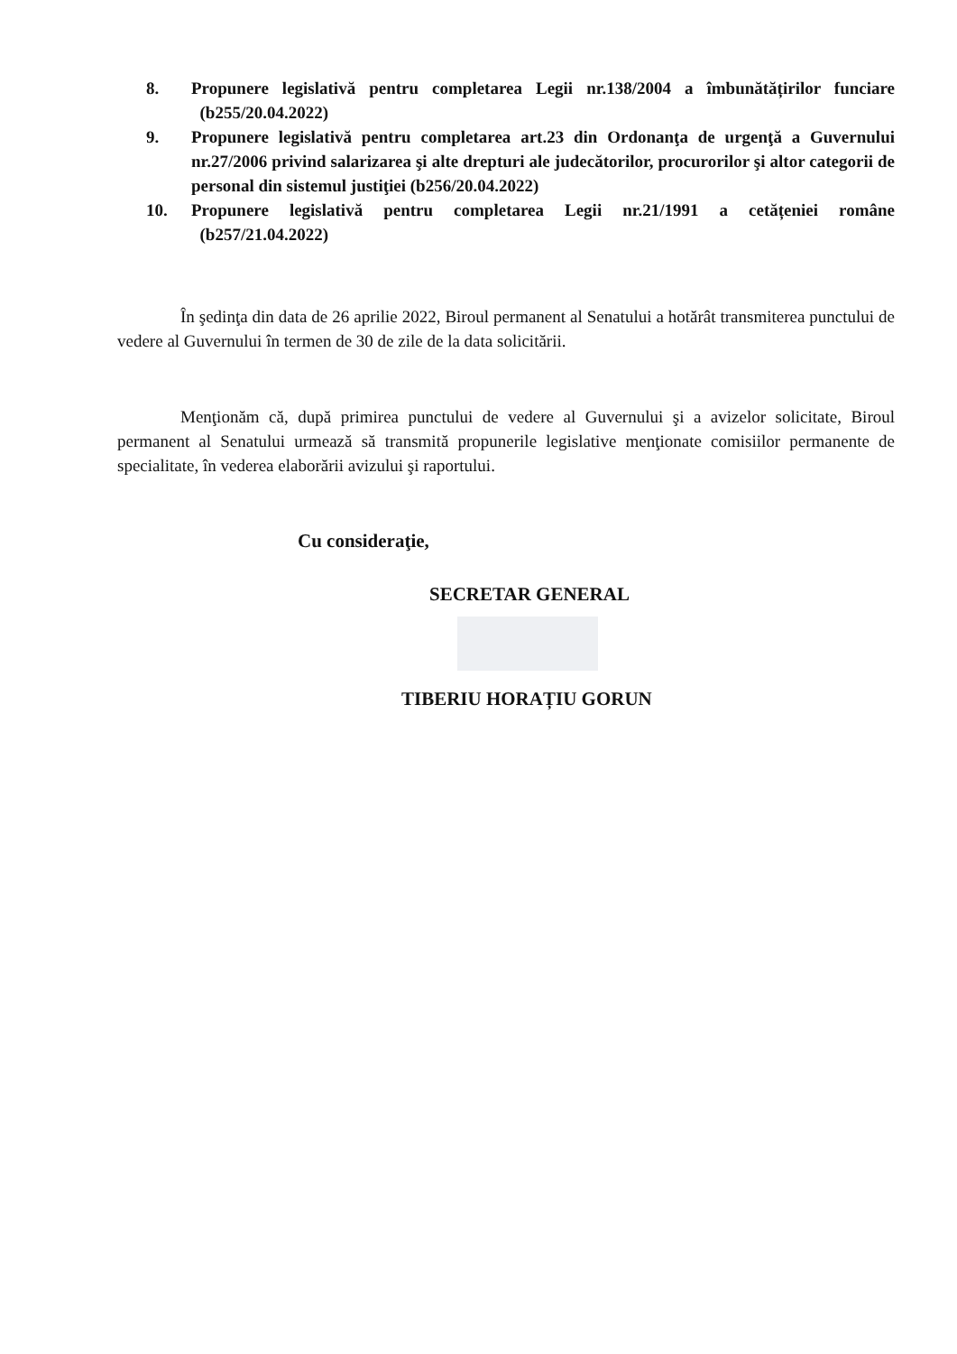8. Propunere legislativă pentru completarea Legii nr.138/2004 a îmbunătățirilor funciare (b255/20.04.2022)
9. Propunere legislativă pentru completarea art.23 din Ordonanţa de urgenţă a Guvernului nr.27/2006 privind salarizarea şi alte drepturi ale judecătorilor, procurorilor şi altor categorii de personal din sistemul justiţiei (b256/20.04.2022)
10. Propunere legislativă pentru completarea Legii nr.21/1991 a cetățeniei române (b257/21.04.2022)
În şedinţa din data de 26 aprilie 2022, Biroul permanent al Senatului a hotărât transmiterea punctului de vedere al Guvernului în termen de 30 de zile de la data solicitării.
Menţionăm că, după primirea punctului de vedere al Guvernului şi a avizelor solicitate, Biroul permanent al Senatului urmează să transmită propunerile legislative menţionate comisiilor permanente de specialitate, în vederea elaborării avizului şi raportului.
Cu consideraţie,
SECRETAR GENERAL
TIBERIU HORAȚIU GORUN